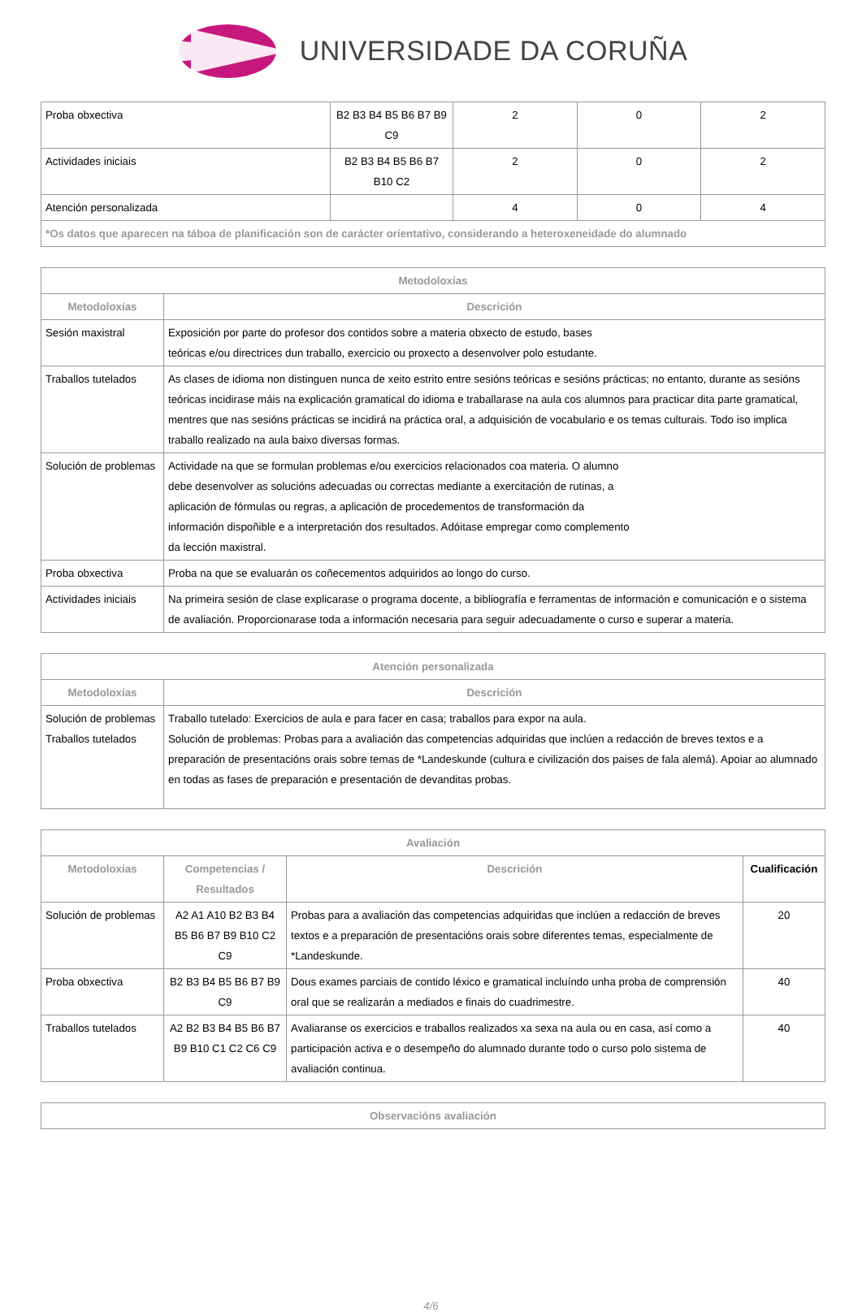UNIVERSIDADE DA CORUÑA
| Proba obxectiva | B2 B3 B4 B5 B6 B7 B9 C9 | 2 | 0 | 2 |
| Actividades iniciais | B2 B3 B4 B5 B6 B7 B10 C2 | 2 | 0 | 2 |
| Atención personalizada | | 4 | 0 | 4 |
| *Os datos que aparecen na táboa de planificación son de carácter orientativo, considerando a heteroxeneidade do alumnado | | | | |
| Metodoloxías | |
| --- | --- |
| Metodoloxías | Descrición |
| Sesión maxistral | Exposición por parte do profesor dos contidos sobre a materia obxecto de estudo, bases teóricas e/ou directrices dun traballo, exercicio ou proxecto a desenvolver polo estudante. |
| Traballos tutelados | As clases de idioma non distinguen nunca de xeito estrito entre sesións teóricas e sesións prácticas; no entanto, durante as sesións teóricas incidirase máis na explicación gramatical do idioma e traballarase na aula cos alumnos para practicar dita parte gramatical, mentres que nas sesións prácticas se incidirá na práctica oral, a adquisición de vocabulario e os temas culturais. Todo iso implica traballo realizado na aula baixo diversas formas. |
| Solución de problemas | Actividade na que se formulan problemas e/ou exercicios relacionados coa materia. O alumno debe desenvolver as solucións adecuadas ou correctas mediante a exercitación de rutinas, a aplicación de fórmulas ou regras, a aplicación de procedementos de transformación da información dispoñible e a interpretación dos resultados. Adóitase empregar como complemento da lección maxistral. |
| Proba obxectiva | Proba na que se evaluarán os coñecementos adquiridos ao longo do curso. |
| Actividades iniciais | Na primeira sesión de clase explicarase o programa docente, a bibliografía e ferramentas de información e comunicación e o sistema de avaliación. Proporcionarase toda a información necesaria para seguir adecuadamente o curso e superar a materia. |
| Atención personalizada | |
| --- | --- |
| Metodoloxías | Descrición |
| Solución de problemas Traballos tutelados | Traballo tutelado: Exercicios de aula e para facer en casa; traballos para expor na aula. Solución de problemas: Probas para a avaliación das competencias adquiridas que inclúen a redacción de breves textos e a preparación de presentacións orais sobre temas de *Landeskunde (cultura e civilización dos paises de fala alemá). Apoiar ao alumnado en todas as fases de preparación e presentación de devanditas probas. |
| Avaliación | | | |
| --- | --- | --- | --- |
| Metodoloxías | Competencias / Resultados | Descrición | Cualificación |
| Solución de problemas | A2 A1 A10 B2 B3 B4 B5 B6 B7 B9 B10 C2 C9 | Probas para a avaliación das competencias adquiridas que inclúen a redacción de breves textos e a preparación de presentacións orais sobre diferentes temas, especialmente de *Landeskunde. | 20 |
| Proba obxectiva | B2 B3 B4 B5 B6 B7 B9 C9 | Dous exames parciais de contido léxico e gramatical incluíndo unha proba de comprensión oral que se realizarán a mediados e finais do cuadrimestre. | 40 |
| Traballos tutelados | A2 B2 B3 B4 B5 B6 B7 B9 B10 C1 C2 C6 C9 | Avaliaranse os exercicios e traballos realizados xa sexa na aula ou en casa, así como a participación activa e o desempeño do alumnado durante todo o curso polo sistema de avaliación continua. | 40 |
| Observacións avaliación |
| --- |
4/6